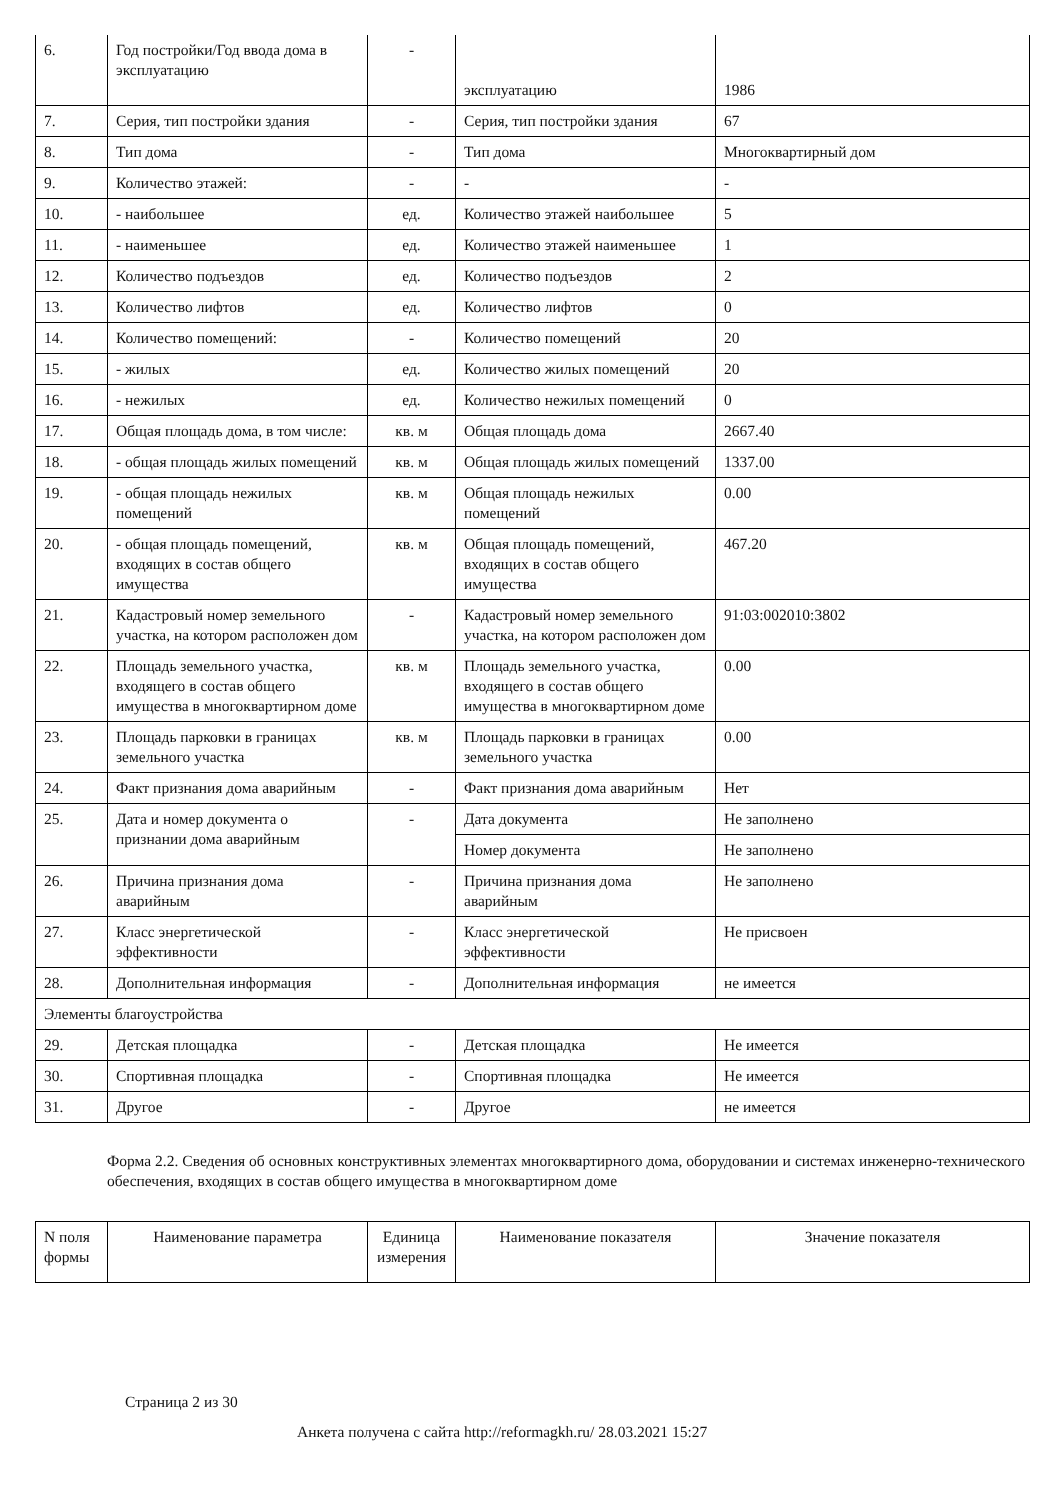| 6. | Год постройки/Год ввода дома в эксплуатацию | - | эксплуатацию | 1986 |
| 7. | Серия, тип постройки здания | - | Серия, тип постройки здания | 67 |
| 8. | Тип дома | - | Тип дома | Многоквартирный дом |
| 9. | Количество этажей: | - | - | - |
| 10. | - наибольшее | ед. | Количество этажей наибольшее | 5 |
| 11. | - наименьшее | ед. | Количество этажей наименьшее | 1 |
| 12. | Количество подъездов | ед. | Количество подъездов | 2 |
| 13. | Количество лифтов | ед. | Количество лифтов | 0 |
| 14. | Количество помещений: | - | Количество помещений | 20 |
| 15. | - жилых | ед. | Количество жилых помещений | 20 |
| 16. | - нежилых | ед. | Количество нежилых помещений | 0 |
| 17. | Общая площадь дома, в том числе: | кв. м | Общая площадь дома | 2667.40 |
| 18. | - общая площадь жилых помещений | кв. м | Общая площадь жилых помещений | 1337.00 |
| 19. | - общая площадь нежилых помещений | кв. м | Общая площадь нежилых помещений | 0.00 |
| 20. | - общая площадь помещений, входящих в состав общего имущества | кв. м | Общая площадь помещений, входящих в состав общего имущества | 467.20 |
| 21. | Кадастровый номер земельного участка, на котором расположен дом | - | Кадастровый номер земельного участка, на котором расположен дом | 91:03:002010:3802 |
| 22. | Площадь земельного участка, входящего в состав общего имущества в многоквартирном доме | кв. м | Площадь земельного участка, входящего в состав общего имущества в многоквартирном доме | 0.00 |
| 23. | Площадь парковки в границах земельного участка | кв. м | Площадь парковки в границах земельного участка | 0.00 |
| 24. | Факт признания дома аварийным | - | Факт признания дома аварийным | Нет |
| 25. | Дата и номер документа о признании дома аварийным | - | Дата документа | Не заполнено |
| | | | Номер документа | Не заполнено |
| 26. | Причина признания дома аварийным | - | Причина признания дома аварийным | Не заполнено |
| 27. | Класс энергетической эффективности | - | Класс энергетической эффективности | Не присвоен |
| 28. | Дополнительная информация | - | Дополнительная информация | не имеется |
| Элементы благоустройства | | | | |
| 29. | Детская площадка | - | Детская площадка | Не имеется |
| 30. | Спортивная площадка | - | Спортивная площадка | Не имеется |
| 31. | Другое | - | Другое | не имеется |
Форма 2.2. Сведения об основных конструктивных элементах многоквартирного дома, оборудовании и системах инженерно-технического обеспечения, входящих в состав общего имущества в многоквартирном доме
| N поля формы | Наименование параметра | Единица измерения | Наименование показателя | Значение показателя |
| --- | --- | --- | --- | --- |
Страница 2 из 30
Анкета получена с сайта http://reformagkh.ru/ 28.03.2021 15:27